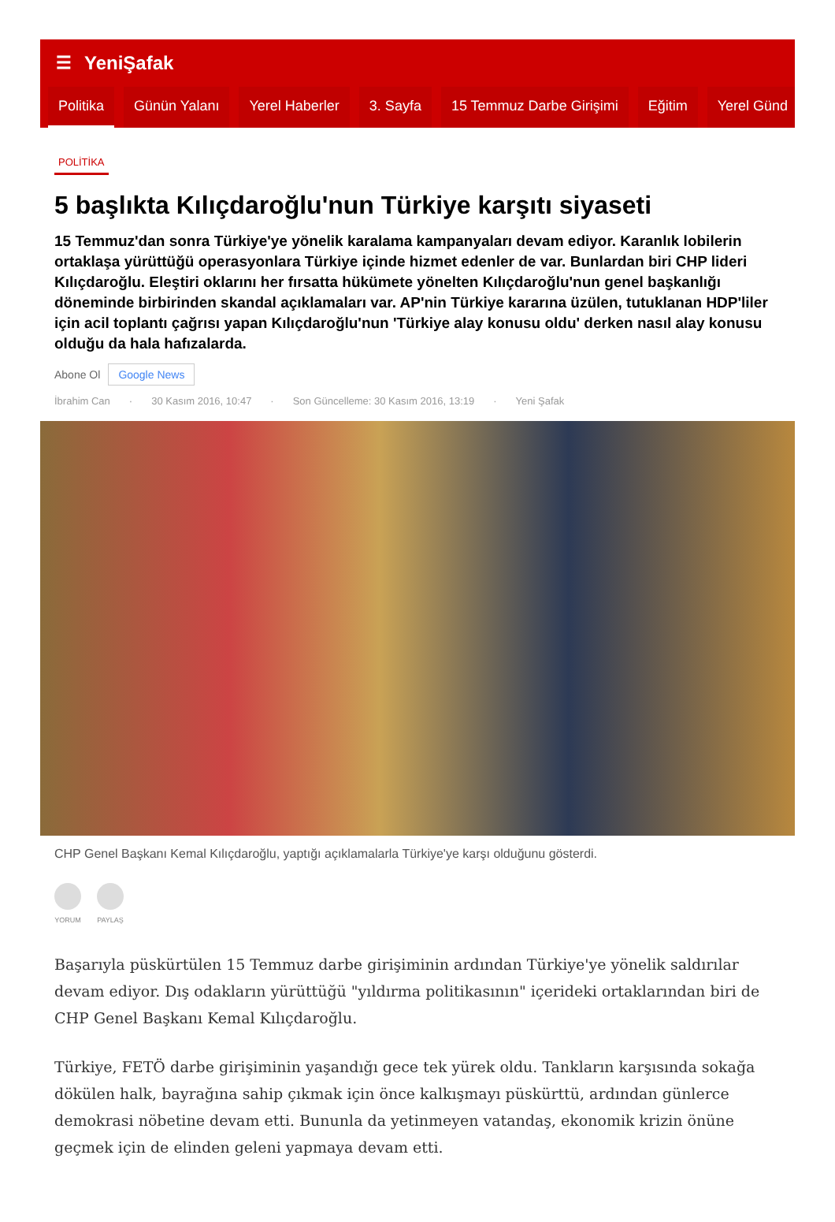☰ YeniŞafak
Politika Günün Yalanı Yerel Haberler 3. Sayfa 15 Temmuz Darbe Girişimi Eğitim Yerel Günd
POLİTİKA
5 başlıkta Kılıçdaroğlu'nun Türkiye karşıtı siyaseti
15 Temmuz'dan sonra Türkiye'ye yönelik karalama kampanyaları devam ediyor. Karanlık lobilerin ortaklaşa yürüttüğü operasyonlara Türkiye içinde hizmet edenler de var. Bunlardan biri CHP lideri Kılıçdaroğlu. Eleştiri oklarını her fırsatta hükümete yönelten Kılıçdaroğlu'nun genel başkanlığı döneminde birbirinden skandal açıklamaları var. AP'nin Türkiye kararına üzülen, tutuklanan HDP'liler için acil toplantı çağrısı yapan Kılıçdaroğlu'nun 'Türkiye alay konusu oldu' derken nasıl alay konusu olduğu da hala hafızalarda.
Abone Ol Google News
İbrahim Can · 30 Kasım 2016, 10:47 · Son Güncelleme: 30 Kasım 2016, 13:19 · Yeni Şafak
CHP Genel Başkanı Kemal Kılıçdaroğlu, yaptığı açıklamalarla Türkiye'ye karşı olduğunu gösterdi.
YORUM PAYLAŞ
Başarıyla püskürtülen 15 Temmuz darbe girişiminin ardından Türkiye'ye yönelik saldırılar devam ediyor. Dış odakların yürüttüğü "yıldırma politikasının" içerideki ortaklarından biri de CHP Genel Başkanı Kemal Kılıçdaroğlu.
Türkiye, FETÖ darbe girişiminin yaşandığı gece tek yürek oldu. Tankların karşısında sokağa dökülen halk, bayrağına sahip çıkmak için önce kalkışmayı püskürttü, ardından günlerce demokrasi nöbetine devam etti. Bununla da yetinmeyen vatandaş, ekonomik krizin önüne geçmek için de elinden geleni yapmaya devam etti.